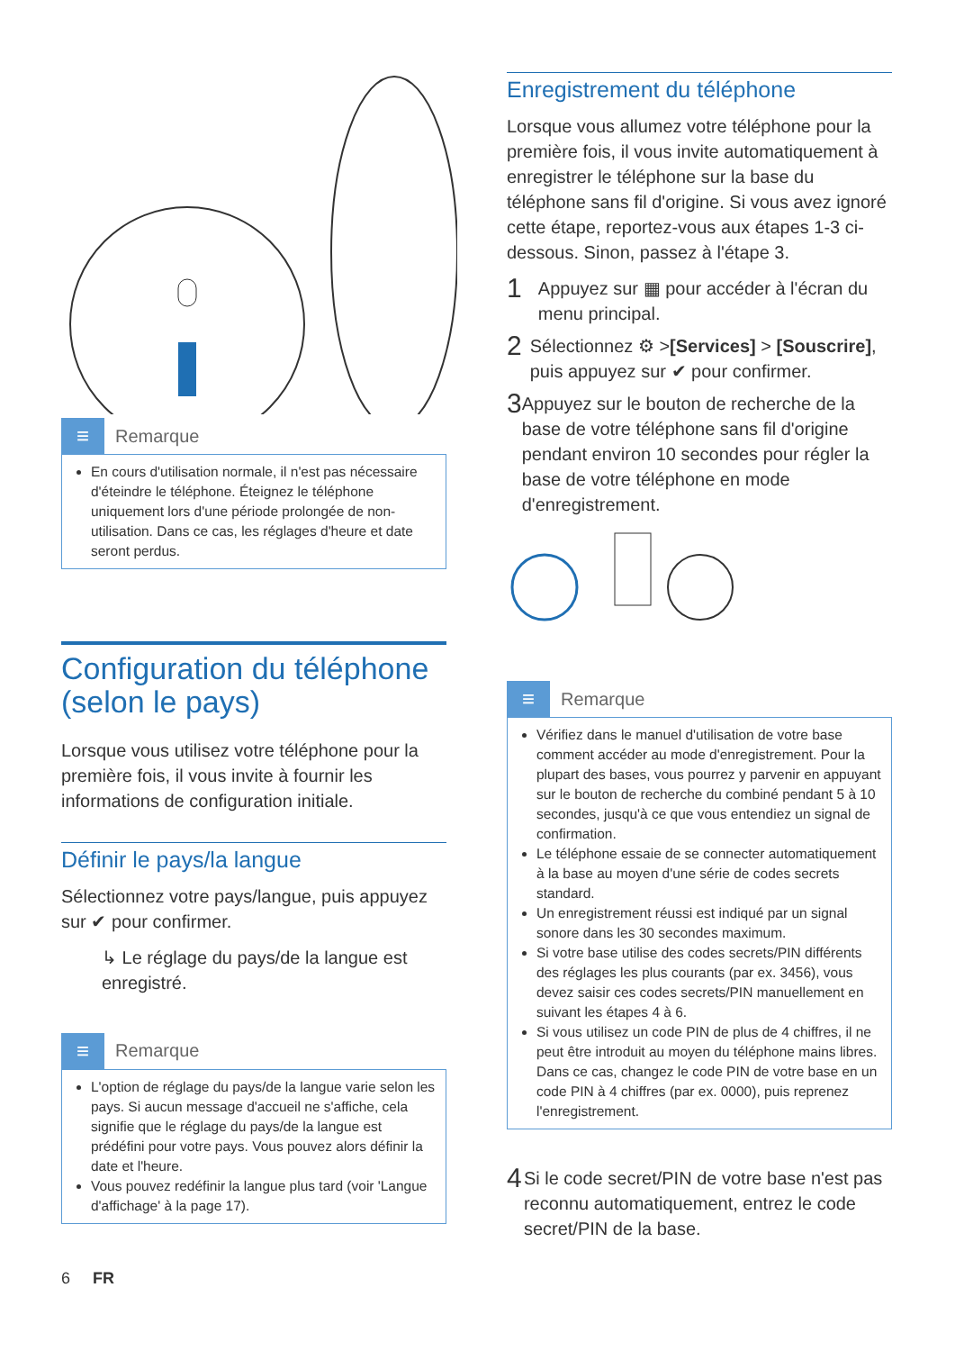≡
Remarque
En cours d'utilisation normale, il n'est pas nécessaire d'éteindre le téléphone. Éteignez le téléphone uniquement lors d'une période prolongée de non-utilisation. Dans ce cas, les réglages d'heure et date seront perdus.
Configuration du téléphone (selon le pays)
Lorsque vous utilisez votre téléphone pour la première fois, il vous invite à fournir les informations de configuration initiale.
Définir le pays/la langue
Sélectionnez votre pays/langue, puis appuyez sur ✔ pour confirmer.
↳ Le réglage du pays/de la langue est enregistré.
≡
Remarque
L'option de réglage du pays/de la langue varie selon les pays. Si aucun message d'accueil ne s'affiche, cela signifie que le réglage du pays/de la langue est prédéfini pour votre pays. Vous pouvez alors définir la date et l'heure.
Vous pouvez redéfinir la langue plus tard (voir 'Langue d'affichage' à la page 17).
6 FR
Enregistrement du téléphone
Lorsque vous allumez votre téléphone pour la première fois, il vous invite automatiquement à enregistrer le téléphone sur la base du téléphone sans fil d'origine. Si vous avez ignoré cette étape, reportez-vous aux étapes 1-3 ci-dessous. Sinon, passez à l'étape 3.
1 Appuyez sur ▦ pour accéder à l'écran du menu principal.
2 Sélectionnez ⚙ >[Services] > [Souscrire], puis appuyez sur ✔ pour confirmer.
3 Appuyez sur le bouton de recherche de la base de votre téléphone sans fil d'origine pendant environ 10 secondes pour régler la base de votre téléphone en mode d'enregistrement.
≡
Remarque
Vérifiez dans le manuel d'utilisation de votre base comment accéder au mode d'enregistrement. Pour la plupart des bases, vous pourrez y parvenir en appuyant sur le bouton de recherche du combiné pendant 5 à 10 secondes, jusqu'à ce que vous entendiez un signal de confirmation.
Le téléphone essaie de se connecter automatiquement à la base au moyen d'une série de codes secrets standard.
Un enregistrement réussi est indiqué par un signal sonore dans les 30 secondes maximum.
Si votre base utilise des codes secrets/PIN différents des réglages les plus courants (par ex. 3456), vous devez saisir ces codes secrets/PIN manuellement en suivant les étapes 4 à 6.
Si vous utilisez un code PIN de plus de 4 chiffres, il ne peut être introduit au moyen du téléphone mains libres. Dans ce cas, changez le code PIN de votre base en un code PIN à 4 chiffres (par ex. 0000), puis reprenez l'enregistrement.
4 Si le code secret/PIN de votre base n'est pas reconnu automatiquement, entrez le code secret/PIN de la base.